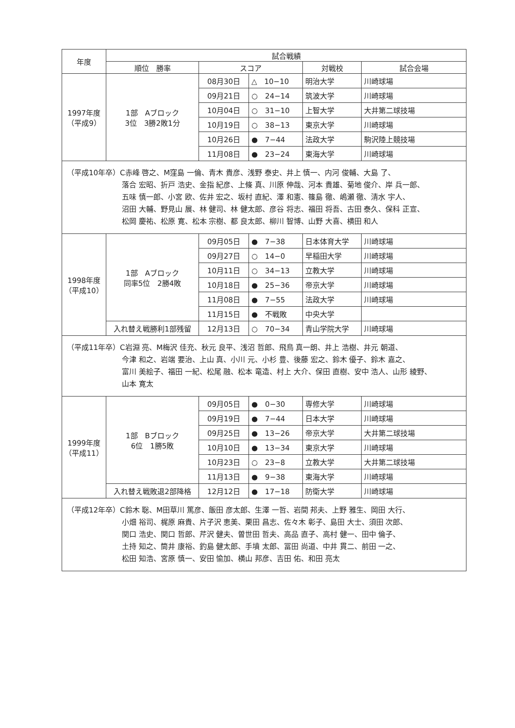| 年度 | 試合戦績 | | | | |
| --- | --- | --- | --- | --- | --- |
| | 順位 勝率 | スコア | | 対戦校 | 試合会場 |
| 1997年度 （平成9） | 1部 Aブロック 3位 3勝2敗1分 | 08月30日 | △ 10−10 | 明治大学 | 川崎球場 |
| | | 09月21日 | ○ 24−14 | 筑波大学 | 川崎球場 |
| | | 10月04日 | ○ 31−10 | 上智大学 | 大井第二球技場 |
| | | 10月19日 | ○ 38−13 | 東京大学 | 川崎球場 |
| | | 10月26日 | ● 7−44 | 法政大学 | 駒沢陸上競技場 |
| | | 11月08日 | ● 23−24 | 東海大学 | 川崎球場 |
| （平成10年卒）C赤峰 啓之、M窪島 一倫、青木 貴彦、浅野 泰史、井上 慎一、内河 俊輔、大島 了、 落合 宏昭、折戸 浩史、金指 紀彦、上條 真、川原 伸哉、河本 貴雄、菊地 俊介、岸 兵一郎、 五味 慎一郎、小宮 欧、佐井 宏之、坂村 直紀、澤 和憲、篠島 徹、嶋瀬 徹、清水 宇人、 沼田 大輔、野見山 展、林 健司、林 健太郎、彦谷 将志、福田 将吾、古田 泰久、保科 正宣、 松岡 慶祐、松原 寛、松本 宗樹、都 良太郎、柳川 智博、山野 大喜、横田 和人 | | | | | |
| 1998年度 （平成10） | 1部 Aブロック 同率5位 2勝4敗 | 09月05日 | ● 7−38 | 日本体育大学 | 川崎球場 |
| | | 09月27日 | ○ 14−0 | 早稲田大学 | 川崎球場 |
| | | 10月11日 | ○ 34−13 | 立教大学 | 川崎球場 |
| | | 10月18日 | ● 25−36 | 帝京大学 | 川崎球場 |
| | | 11月08日 | ● 7−55 | 法政大学 | 川崎球場 |
| | | 11月15日 | ● 不戦敗 | 中央大学 | |
| | 入れ替え戦勝利1部残留 | 12月13日 | ○ 70−34 | 青山学院大学 | 川崎球場 |
| （平成11年卒）C岩淵 亮、M梅沢 佳充、秋元 良平、浅沼 哲郎、飛鳥 真一朗、井上 浩樹、井元 朝道、 今津 和之、岩端 要治、上山 真、小川 元、小杉 豊、後藤 宏之、鈴木 優子、鈴木 嘉之、 富川 美絵子、福田 一紀、松尾 融、松本 竜造、村上 大介、保田 直樹、安中 浩人、山形 綾野、 山本 寛太 | | | | | |
| 1999年度 （平成11） | 1部 Bブロック 6位 1勝5敗 | 09月05日 | ● 0−30 | 専修大学 | 川崎球場 |
| | | 09月19日 | ● 7−44 | 日本大学 | 川崎球場 |
| | | 09月25日 | ● 13−26 | 帝京大学 | 大井第二球技場 |
| | | 10月10日 | ● 13−34 | 東京大学 | 川崎球場 |
| | | 10月23日 | ○ 23−8 | 立教大学 | 大井第二球技場 |
| | | 11月13日 | ● 9−38 | 東海大学 | 川崎球場 |
| | 入れ替え戦敗退2部降格 | 12月12日 | ● 17−18 | 防衛大学 | 川崎球場 |
| （平成12年卒）C鈴木 聡、M田草川 篤彦、飯田 彦太郎、生澤 一哲、岩間 邦夫、上野 雅生、岡田 大行、 小畑 裕司、梶原 麻貴、片子沢 恵美、栗田 昌志、佐々木 彰子、島田 大士、須田 次郎、 関口 浩史、関口 哲郎、芹沢 健夫、曽世田 哲夫、高品 直子、高村 健一、田中 倫子、 土持 知之、筒井 康裕、釣島 健太郎、手墳 太郎、冨田 尚道、中井 貫二、前田 一之、 松田 知浩、宮原 慎一、安田 愉加、横山 邦彦、吉田 佑、和田 亮太 | | | | | |